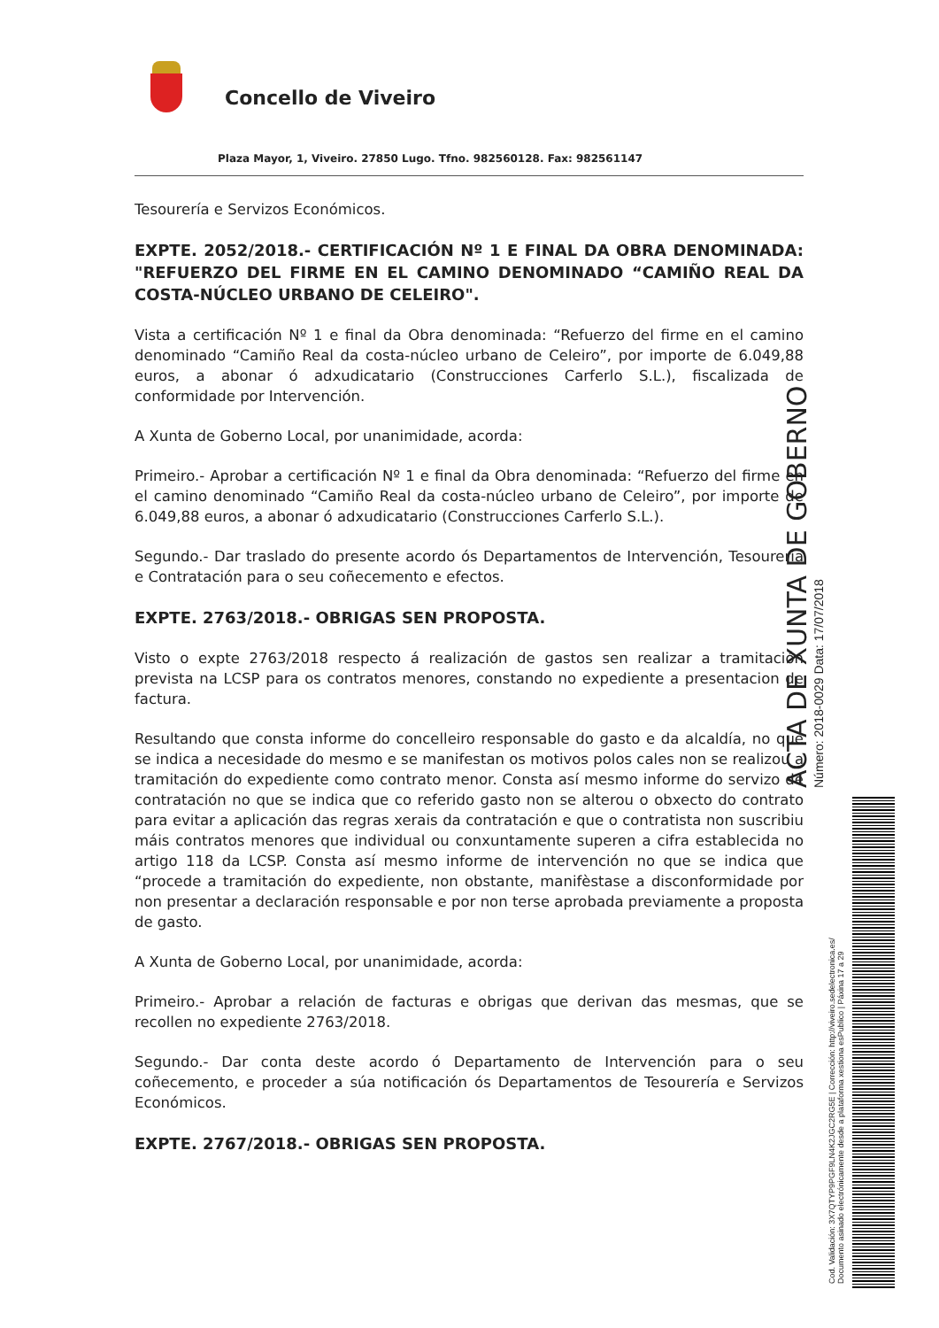Concello de Viveiro
Plaza Mayor, 1, Viveiro. 27850 Lugo. Tfno. 982560128. Fax: 982561147
Tesourería e Servizos Económicos.
EXPTE. 2052/2018.- CERTIFICACIÓN Nº 1 E FINAL DA OBRA DENOMINADA: "REFUERZO DEL FIRME EN EL CAMINO DENOMINADO “CAMIÑO REAL DA COSTA-NÚCLEO URBANO DE CELEIRO".
Vista a certificación Nº 1 e final da Obra denominada: “Refuerzo del firme en el camino denominado “Camiño Real da costa-núcleo urbano de Celeiro”, por importe de 6.049,88 euros, a abonar ó adxudicatario (Construcciones Carferlo S.L.), fiscalizada de conformidade por Intervención.
A Xunta de Goberno Local, por unanimidade, acorda:
Primeiro.- Aprobar a certificación Nº 1 e final da Obra denominada: “Refuerzo del firme en el camino denominado “Camiño Real da costa-núcleo urbano de Celeiro”, por importe de 6.049,88 euros, a abonar ó adxudicatario (Construcciones Carferlo S.L.).
Segundo.- Dar traslado do presente acordo ós Departamentos de Intervención, Tesourería e Contratación para o seu coñecemento e efectos.
EXPTE. 2763/2018.- OBRIGAS SEN PROPOSTA.
Visto o expte 2763/2018 respecto á realización de gastos sen realizar a tramitación prevista na LCSP para os contratos menores, constando no expediente a presentacion de factura.
Resultando que consta informe do concelleiro responsable do gasto e da alcaldía, no que se indica a necesidade do mesmo e se manifestan os motivos polos cales non se realizou a tramitación do expediente como contrato menor. Consta así mesmo informe do servizo de contratación no que se indica que co referido gasto non se alterou o obxecto do contrato para evitar a aplicación das regras xerais da contratación e que o contratista non suscribiu máis contratos menores que individual ou conxuntamente superen a cifra establecida no artigo 118 da LCSP. Consta así mesmo informe de intervención no que se indica que “procede a tramitación do expediente, non obstante, manifèstase a disconformidade por non presentar a declaración responsable e por non terse aprobada previamente a proposta de gasto.
A Xunta de Goberno Local, por unanimidade, acorda:
Primeiro.- Aprobar a relación de facturas e obrigas que derivan das mesmas, que se recollen no expediente 2763/2018.
Segundo.- Dar conta deste acordo ó Departamento de Intervención para o seu coñecemento, e proceder a súa notificación ós Departamentos de Tesourería e Servizos Económicos.
EXPTE. 2767/2018.- OBRIGAS SEN PROPOSTA.
ACTA DE XUNTA DE GOBERNO
Número: 2018-0029 Data: 17/07/2018
Cod. Validación: 3X7QTYP9PGF9LN4K2JGC2RG5E | Corrección: http://viveiro.sedelectronica.es/
Documento asinado electrónicamente desde a plataforma xestiona esPublico | Páxina 17 a 29